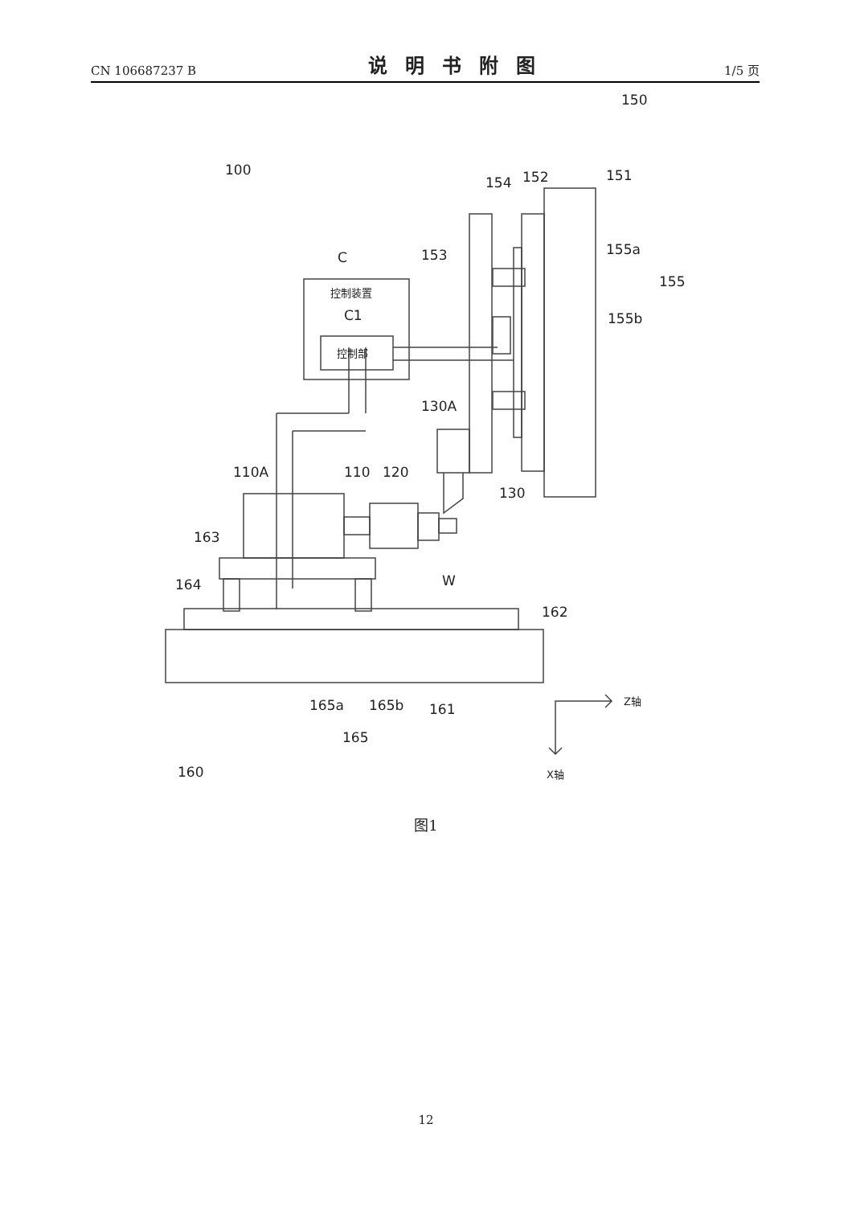CN 106687237 B 说明书附图 1/5 页
100
150
C
控制装置
C1
控制部
153
154
152
151
155a
155
155b
130A
110A
110
120
130
163
164
W
162
165a
165b
161
165
160
Z轴
X轴
图1
12